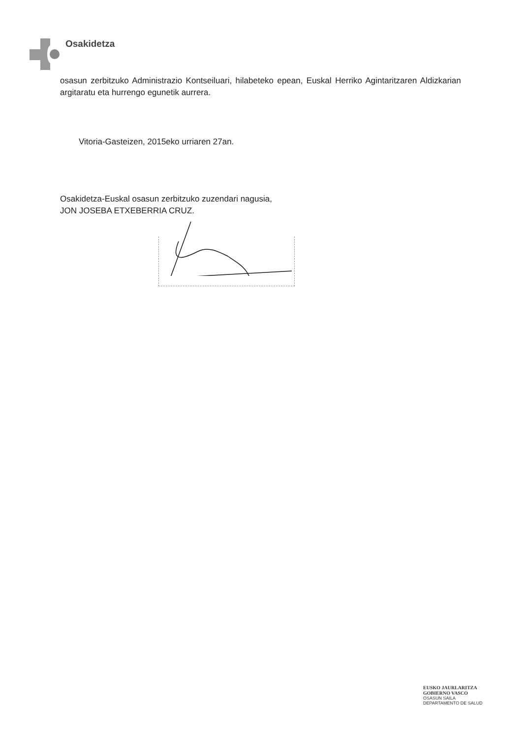Osakidetza
osasun zerbitzuko Administrazio Kontseiluari, hilabeteko epean, Euskal Herriko Agintaritzaren Aldizkarian argitaratu eta hurrengo egunetik aurrera.
Vitoria-Gasteizen, 2015eko urriaren 27an.
Osakidetza-Euskal osasun zerbitzuko zuzendari nagusia,
JON JOSEBA ETXEBERRIA CRUZ.
EUSKO JAURLARITZA
GOBIERNO VASCO
OSASUN SAILA
DEPARTAMENTO DE SALUD